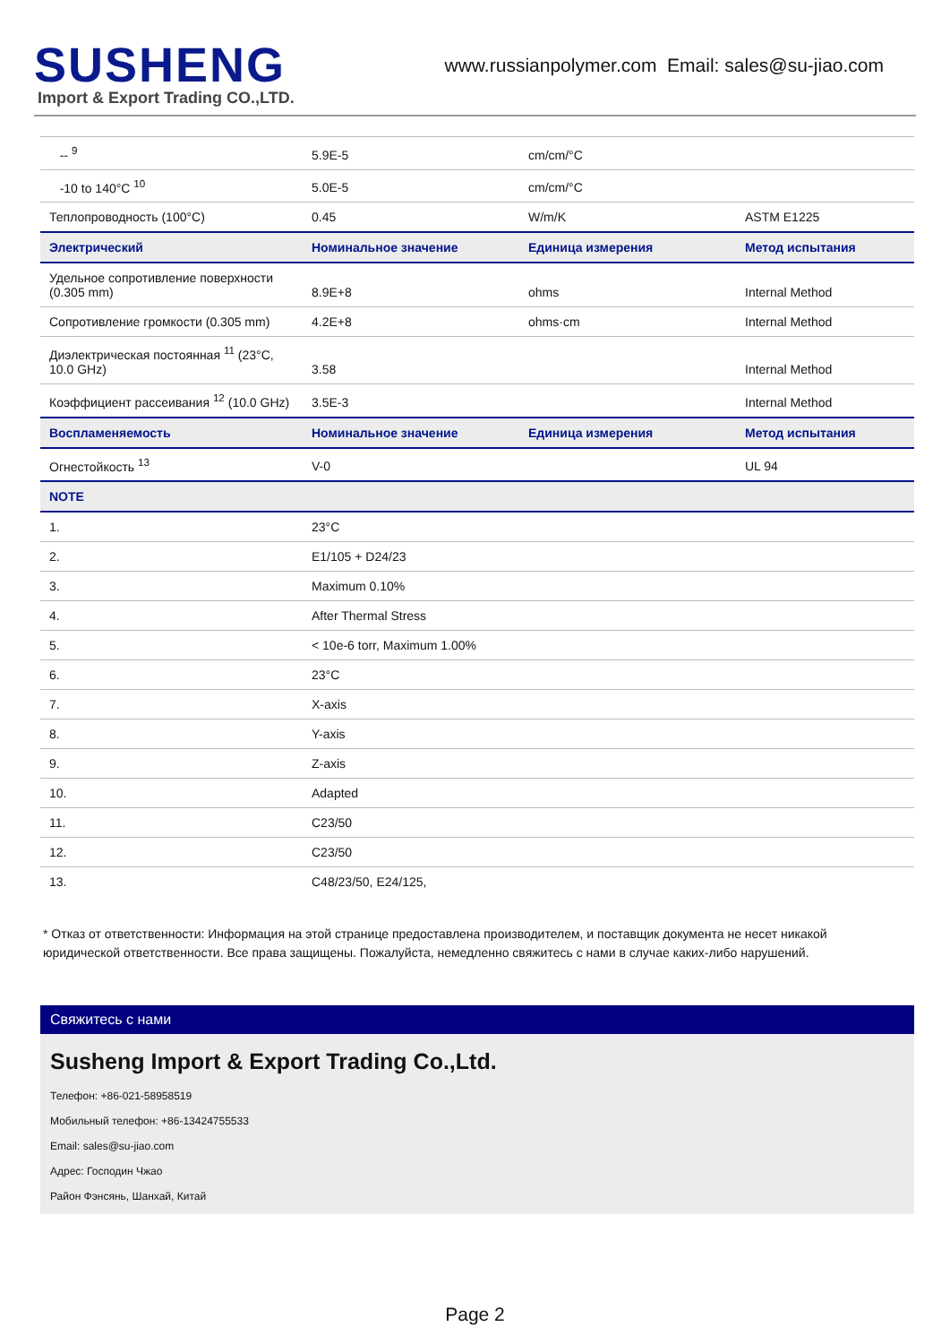SUSHENG
Import & Export Trading CO.,LTD.
www.russianpolymer.com Email: sales@su-jiao.com
| -- <sup>9</sup> | 5.9E-5 | cm/cm/°C | |
| -10 to 140°C <sup>10</sup> | 5.0E-5 | cm/cm/°C | |
| Теплопроводность (100°C) | 0.45 | W/m/K | ASTM E1225 |
| Электрический | Номинальное значение | Единица измерения | Метод испытания |
| Удельное сопротивление поверхности (0.305 mm) | 8.9E+8 | ohms | Internal Method |
| Сопротивление громкости (0.305 mm) | 4.2E+8 | ohms·cm | Internal Method |
| Диэлектрическая постоянная <sup>11</sup> (23°C, 10.0 GHz) | 3.58 | | Internal Method |
| Коэффициент рассеивания <sup>12</sup> (10.0 GHz) | 3.5E-3 | | Internal Method |
| Воспламеняемость | Номинальное значение | Единица измерения | Метод испытания |
| Огнестойкость <sup>13</sup> | V-0 | | UL 94 |
| NOTE | | | |
| 1. | 23°C | | |
| 2. | E1/105 + D24/23 | | |
| 3. | Maximum 0.10% | | |
| 4. | After Thermal Stress | | |
| 5. | < 10e-6 torr, Maximum 1.00% | | |
| 6. | 23°C | | |
| 7. | X-axis | | |
| 8. | Y-axis | | |
| 9. | Z-axis | | |
| 10. | Adapted | | |
| 11. | C23/50 | | |
| 12. | C23/50 | | |
| 13. | C48/23/50, E24/125, | | |
* Отказ от ответственности: Информация на этой странице предоставлена производителем, и поставщик документа не несет никакой юридической ответственности. Все права защищены. Пожалуйста, немедленно свяжитесь с нами в случае каких-либо нарушений.
Свяжитесь с нами
Susheng Import & Export Trading Co.,Ltd.
Телефон: +86-021-58958519
Мобильный телефон: +86-13424755533
Email: sales@su-jiao.com
Адрес: Господин Чжао
Район Фэнсянь, Шанхай, Китай
Page 2